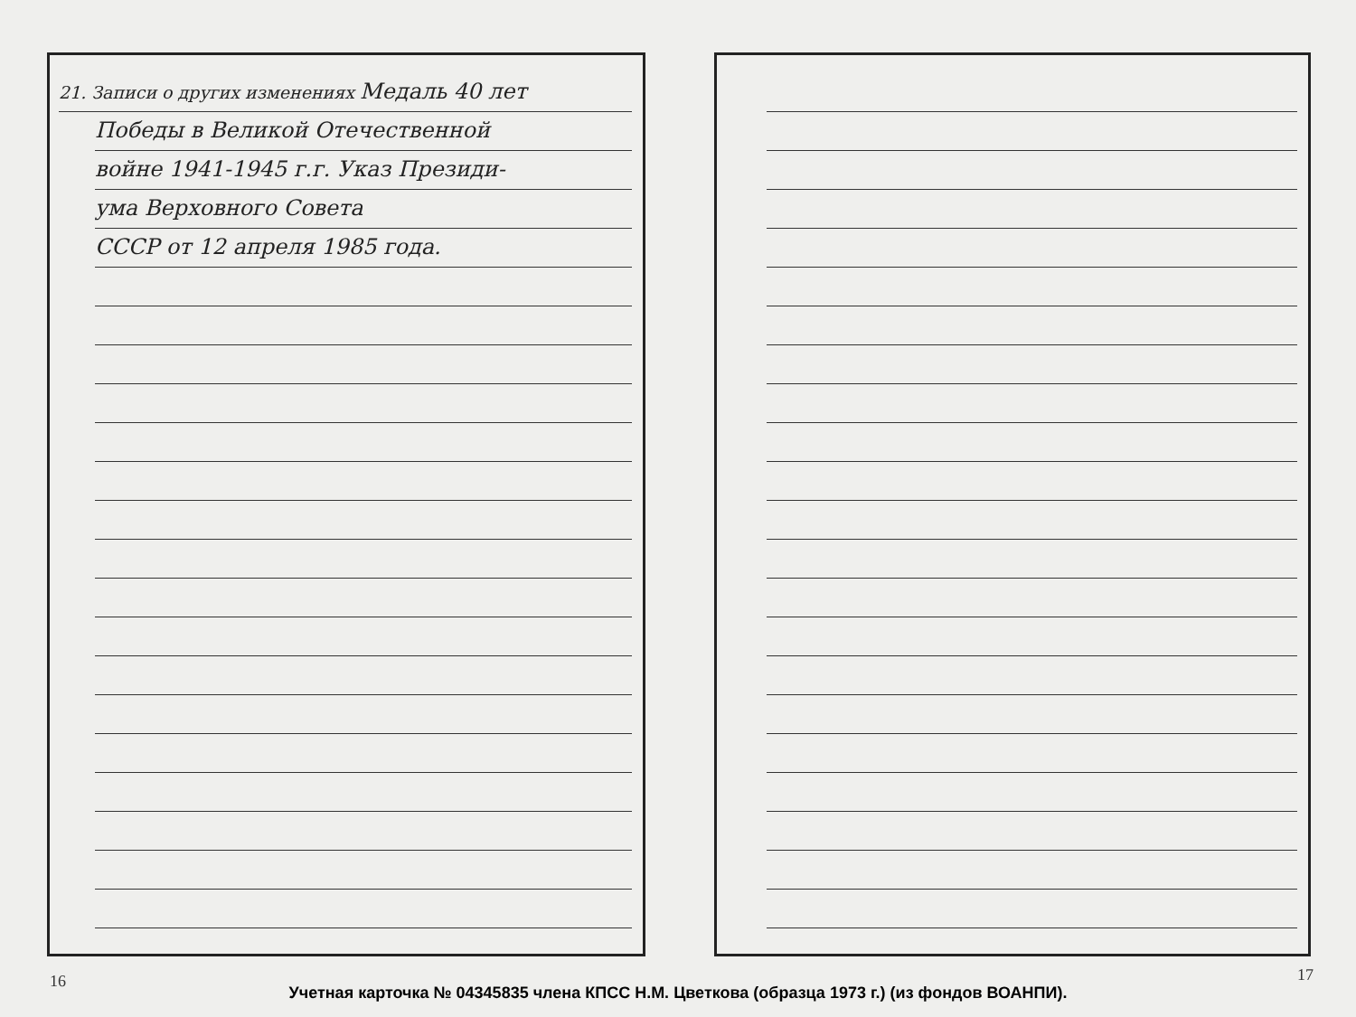21. Записи о других изменениях Медаль 40 лет
Победы в Великой Отечественной
войне 1941-1945 г.г. Указ Президи-
ума Верховного Совета
СССР от 12 апреля 1985 года.
16 17
Учетная карточка № 04345835 члена КПСС Н.М. Цветкова (образца 1973 г.) (из фондов ВОАНПИ).